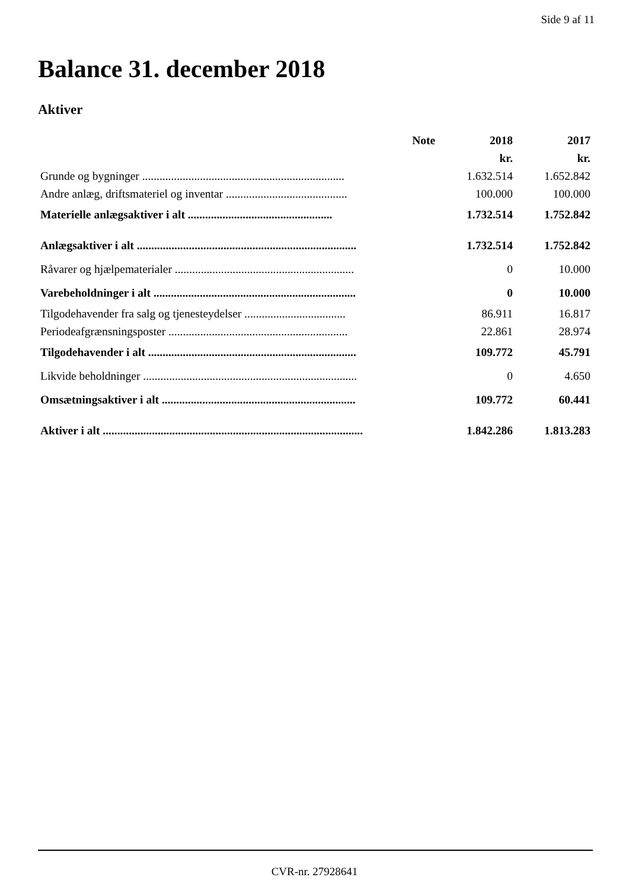Side 9 af 11
Balance 31. december 2018
Aktiver
| | Note | 2018 | 2017 |
| --- | --- | --- | --- |
| | | kr. | kr. |
| Grunde og bygninger ...................................................................... | | 1.632.514 | 1.652.842 |
| Andre anlæg, driftsmateriel og inventar .......................................... | | 100.000 | 100.000 |
| Materielle anlægsaktiver i alt .................................................. | | 1.732.514 | 1.752.842 |
| Anlægsaktiver i alt ............................................................................ | | 1.732.514 | 1.752.842 |
| Råvarer og hjælpematerialer .............................................................. | | 0 | 10.000 |
| Varebeholdninger i alt ...................................................................... | | 0 | 10.000 |
| Tilgodehavender fra salg og tjenesteydelser ................................... | | 86.911 | 16.817 |
| Periodeafgrænsningsposter .............................................................. | | 22.861 | 28.974 |
| Tilgodehavender i alt ........................................................................ | | 109.772 | 45.791 |
| Likvide beholdninger .......................................................................... | | 0 | 4.650 |
| Omsætningsaktiver i alt ................................................................... | | 109.772 | 60.441 |
| Aktiver i alt .......................................................................................... | | 1.842.286 | 1.813.283 |
CVR-nr. 27928641